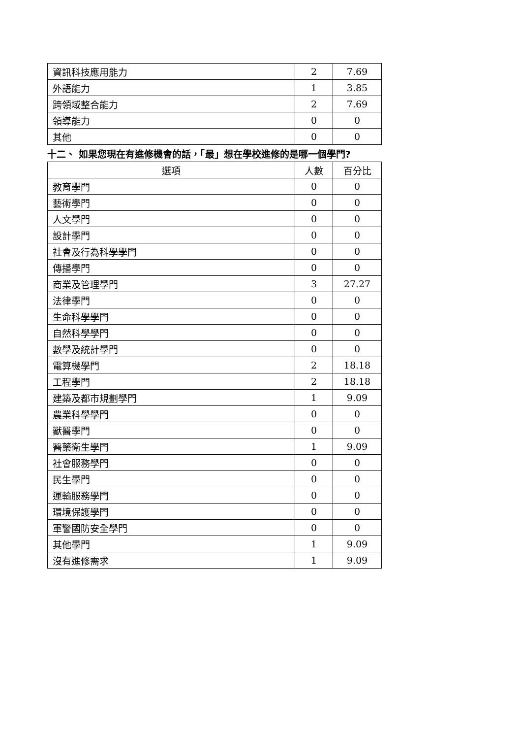| 資訊科技應用能力 | 2 | 7.69 |
| 外語能力 | 1 | 3.85 |
| 跨領域整合能力 | 2 | 7.69 |
| 領導能力 | 0 | 0 |
| 其他 | 0 | 0 |
十二、 如果您現在有進修機會的話，「最」想在學校進修的是哪一個學門?
| 選項 | 人數 | 百分比 |
| --- | --- | --- |
| 教育學門 | 0 | 0 |
| 藝術學門 | 0 | 0 |
| 人文學門 | 0 | 0 |
| 設計學門 | 0 | 0 |
| 社會及行為科學學門 | 0 | 0 |
| 傳播學門 | 0 | 0 |
| 商業及管理學門 | 3 | 27.27 |
| 法律學門 | 0 | 0 |
| 生命科學學門 | 0 | 0 |
| 自然科學學門 | 0 | 0 |
| 數學及統計學門 | 0 | 0 |
| 電算機學門 | 2 | 18.18 |
| 工程學門 | 2 | 18.18 |
| 建築及都市規劃學門 | 1 | 9.09 |
| 農業科學學門 | 0 | 0 |
| 獸醫學門 | 0 | 0 |
| 醫藥衛生學門 | 1 | 9.09 |
| 社會服務學門 | 0 | 0 |
| 民生學門 | 0 | 0 |
| 運輸服務學門 | 0 | 0 |
| 環境保護學門 | 0 | 0 |
| 軍警國防安全學門 | 0 | 0 |
| 其他學門 | 1 | 9.09 |
| 沒有進修需求 | 1 | 9.09 |